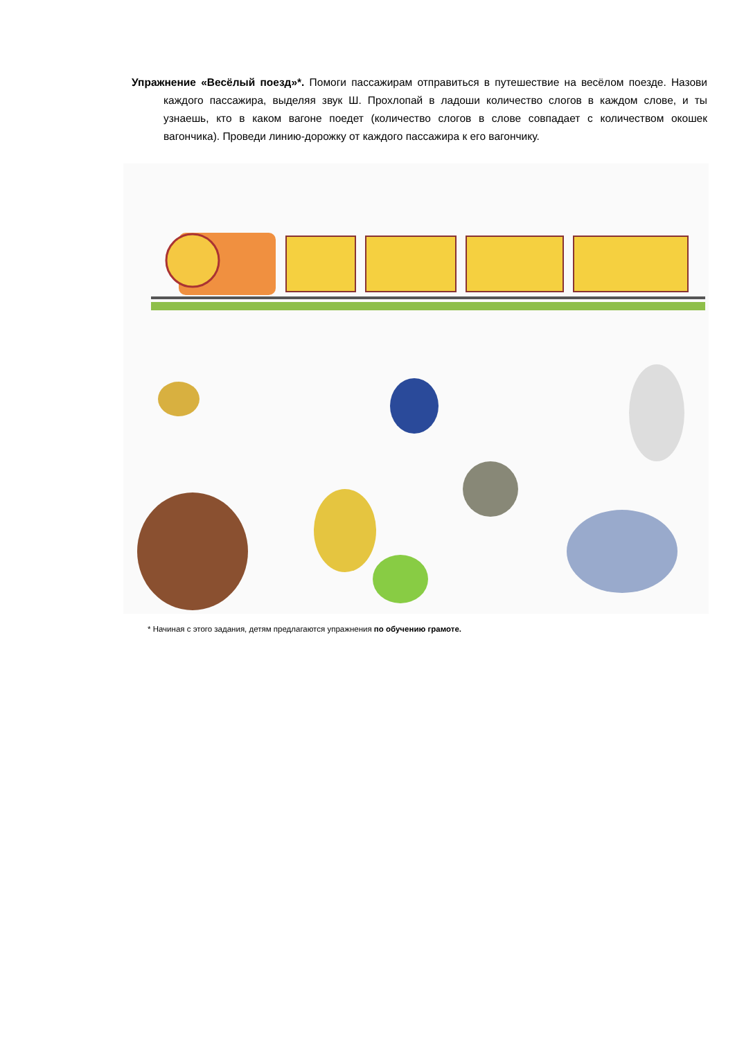Упражнение «Весёлый поезд»*. Помоги пассажирам отправиться в путешествие на весёлом поезде. Назови каждого пассажира, выделяя звук Ш. Прохлопай в ладоши количество слогов в каждом слове, и ты узнаешь, кто в каком вагоне поедет (количество слогов в слове совпадает с количеством окошек вагончика). Проведи линию-дорожку от каждого пассажира к его вагончику.
* Начиная с этого задания, детям предлагаются упражнения по обучению грамоте.